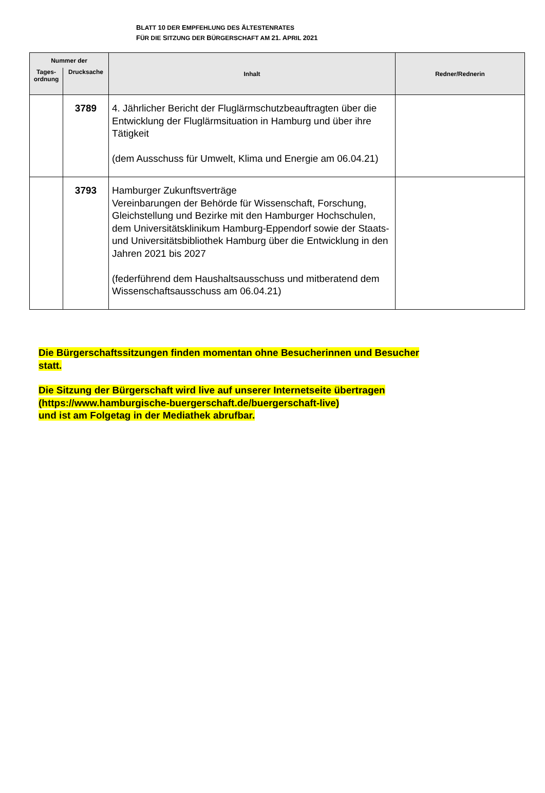BLATT 10 DER EMPFEHLUNG DES ÄLTESTENRATES
FÜR DIE SITZUNG DER BÜRGERSCHAFT AM 21. APRIL 2021
| Nummer der | | Inhalt | Redner/Rednerin |
| --- | --- | --- | --- |
| Tages- ordnung | Drucksache | | |
| | 3789 | 4. Jährlicher Bericht der Fluglärmschutzbeauftragten über die Entwicklung der Fluglärmsituation in Hamburg und über ihre Tätigkeit (dem Ausschuss für Umwelt, Klima und Energie am 06.04.21) | |
| | 3793 | Hamburger Zukunftsverträge Vereinbarungen der Behörde für Wissenschaft, Forschung, Gleichstellung und Bezirke mit den Hamburger Hochschulen, dem Universitätsklinikum Hamburg-Eppendorf sowie der Staats- und Universitätsbibliothek Hamburg über die Entwicklung in den Jahren 2021 bis 2027 (federführend dem Haushaltsausschuss und mitberatend dem Wissenschaftsausschuss am 06.04.21) | |
Die Bürgerschaftssitzungen finden momentan ohne Besucherinnen und Besucher
statt.
Die Sitzung der Bürgerschaft wird live auf unserer Internetseite übertragen
(https://www.hamburgische-buergerschaft.de/buergerschaft-live)
und ist am Folgetag in der Mediathek abrufbar.